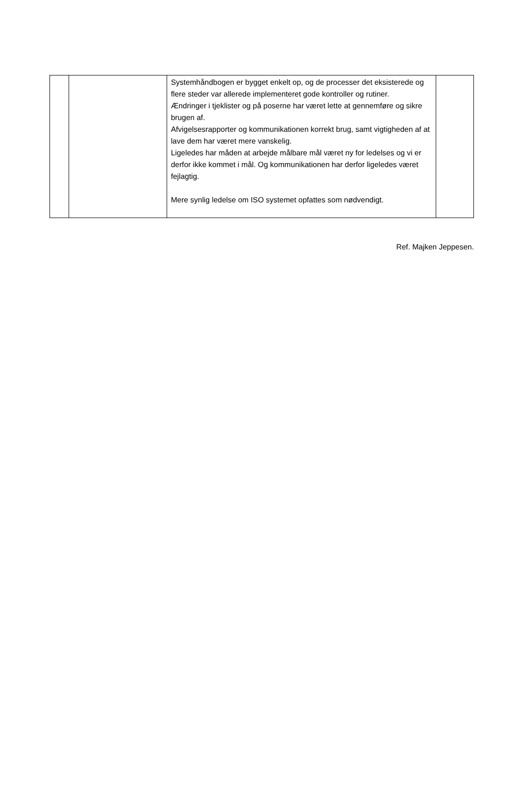| | | Systemhåndbogen er bygget enkelt op, og de processer det eksisterede og flere steder var allerede implementeret gode kontroller og rutiner. Ændringer i tjeklister og på poserne har været lette at gennemføre og sikre brugen af. Afvigelsesrapporter og kommunikationen korrekt brug, samt vigtigheden af at lave dem har været mere vanskelig. Ligeledes har måden at arbejde målbare mål været ny for ledelses og vi er derfor ikke kommet i mål. Og kommunikationen har derfor ligeledes været fejlagtig. Mere synlig ledelse om ISO systemet opfattes som nødvendigt. | |
Ref. Majken Jeppesen.